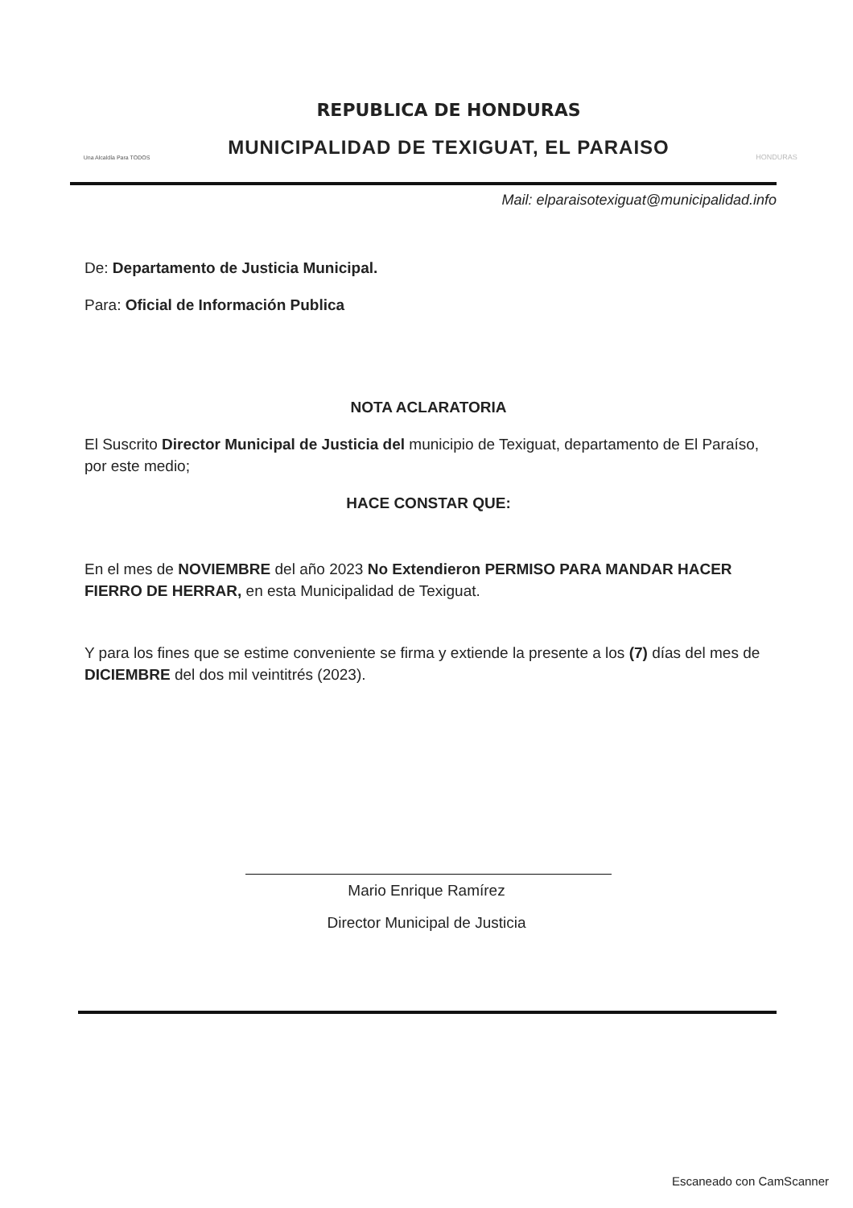Una Alcaldía Para TODOS
REPUBLICA DE HONDURAS
MUNICIPALIDAD DE TEXIGUAT, EL PARAISO
HONDURAS
Mail: elparaisotexiguat@municipalidad.info
De: Departamento de Justicia Municipal.
Para: Oficial de Información Publica
NOTA ACLARATORIA
El Suscrito Director Municipal de Justicia del municipio de Texiguat, departamento de El Paraíso, por este medio;
HACE CONSTAR QUE:
En el mes de NOVIEMBRE del año 2023 No Extendieron PERMISO PARA MANDAR HACER FIERRO DE HERRAR, en esta Municipalidad de Texiguat.
Y para los fines que se estime conveniente se firma y extiende la presente a los (7) días del mes de DICIEMBRE del dos mil veintitrés (2023).
Mario Enrique Ramírez
Director Municipal de Justicia
Escaneado con CamScanner